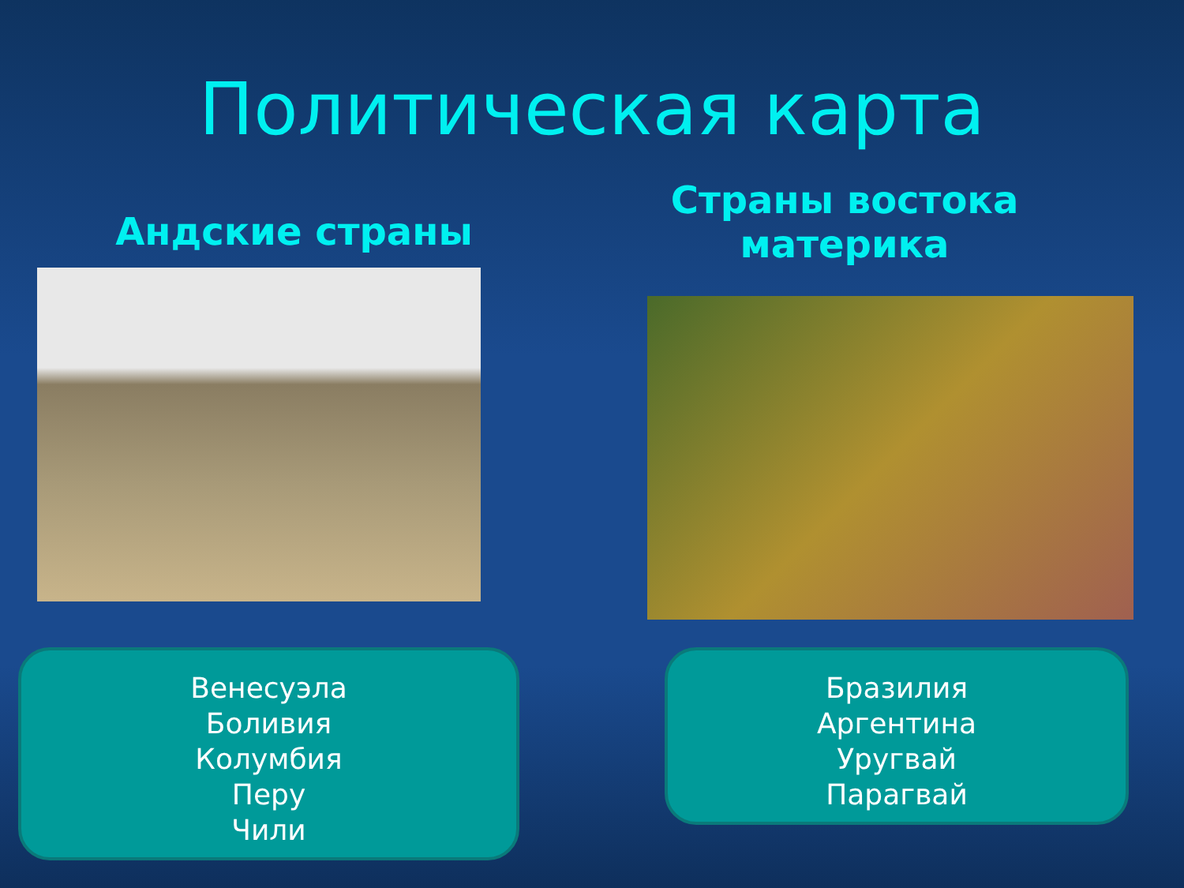Политическая карта
Андские страны
Страны востока материка
Венесуэла
Боливия
Колумбия
Перу
Чили
Бразилия
Аргентина
Уругвай
Парагвай